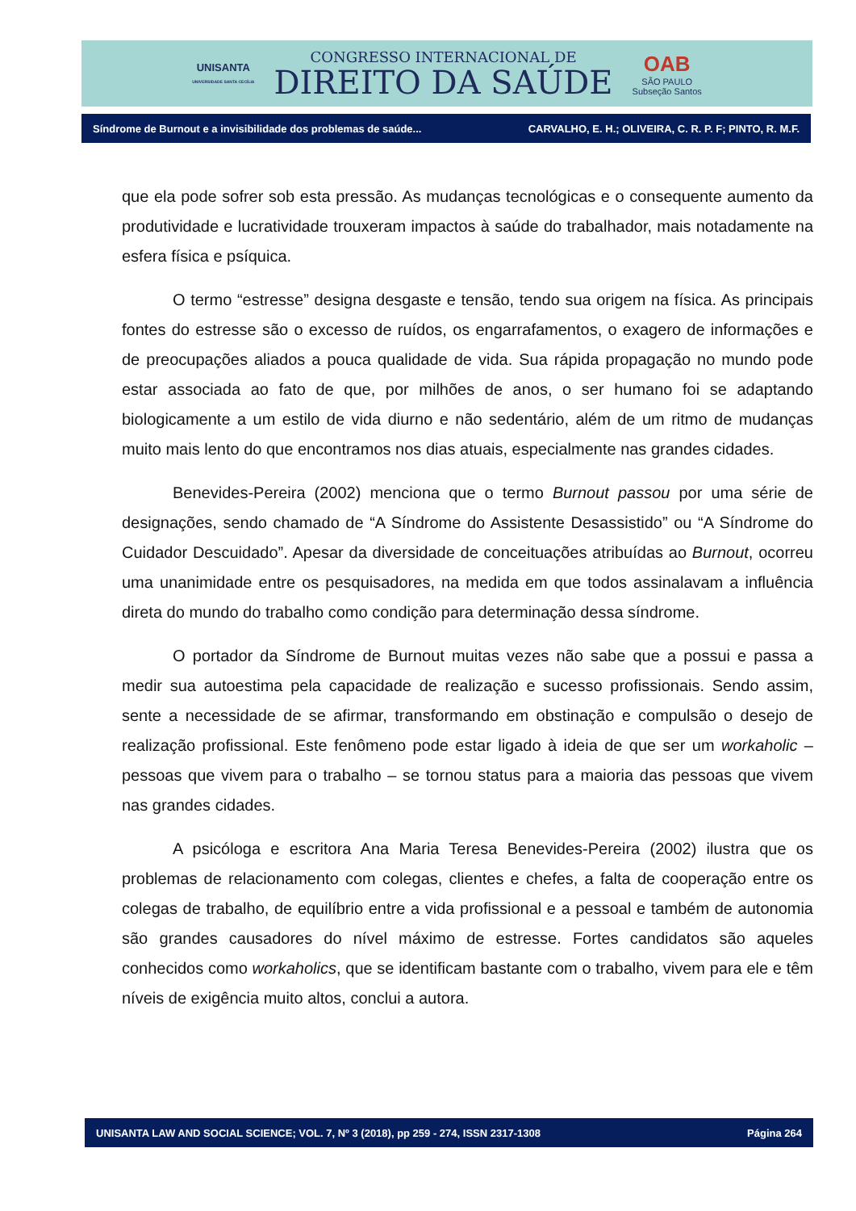UNISANTA
UNIVERSIDADE SANTA CECÍLIA
CONGRESSO INTERNACIONAL DE
DIREITO DA SAÚDE
OAB
SÃO PAULO
Subseção Santos
Síndrome de Burnout e a invisibilidade dos problemas de saúde... CARVALHO, E. H.; OLIVEIRA, C. R. P. F; PINTO, R. M.F.
que ela pode sofrer sob esta pressão. As mudanças tecnológicas e o consequente aumento da produtividade e lucratividade trouxeram impactos à saúde do trabalhador, mais notadamente na esfera física e psíquica.
O termo “estresse” designa desgaste e tensão, tendo sua origem na física. As principais fontes do estresse são o excesso de ruídos, os engarrafamentos, o exagero de informações e de preocupações aliados a pouca qualidade de vida. Sua rápida propagação no mundo pode estar associada ao fato de que, por milhões de anos, o ser humano foi se adaptando biologicamente a um estilo de vida diurno e não sedentário, além de um ritmo de mudanças muito mais lento do que encontramos nos dias atuais, especialmente nas grandes cidades.
Benevides-Pereira (2002) menciona que o termo Burnout passou por uma série de designações, sendo chamado de “A Síndrome do Assistente Desassistido” ou “A Síndrome do Cuidador Descuidado”. Apesar da diversidade de conceituações atribuídas ao Burnout, ocorreu uma unanimidade entre os pesquisadores, na medida em que todos assinalavam a influência direta do mundo do trabalho como condição para determinação dessa síndrome.
O portador da Síndrome de Burnout muitas vezes não sabe que a possui e passa a medir sua autoestima pela capacidade de realização e sucesso profissionais. Sendo assim, sente a necessidade de se afirmar, transformando em obstinação e compulsão o desejo de realização profissional. Este fenômeno pode estar ligado à ideia de que ser um workaholic – pessoas que vivem para o trabalho – se tornou status para a maioria das pessoas que vivem nas grandes cidades.
A psicóloga e escritora Ana Maria Teresa Benevides-Pereira (2002) ilustra que os problemas de relacionamento com colegas, clientes e chefes, a falta de cooperação entre os colegas de trabalho, de equilíbrio entre a vida profissional e a pessoal e também de autonomia são grandes causadores do nível máximo de estresse. Fortes candidatos são aqueles conhecidos como workaholics, que se identificam bastante com o trabalho, vivem para ele e têm níveis de exigência muito altos, conclui a autora.
UNISANTA LAW AND SOCIAL SCIENCE; VOL. 7, Nº 3 (2018), pp 259 - 274, ISSN 2317-1308 Página 264